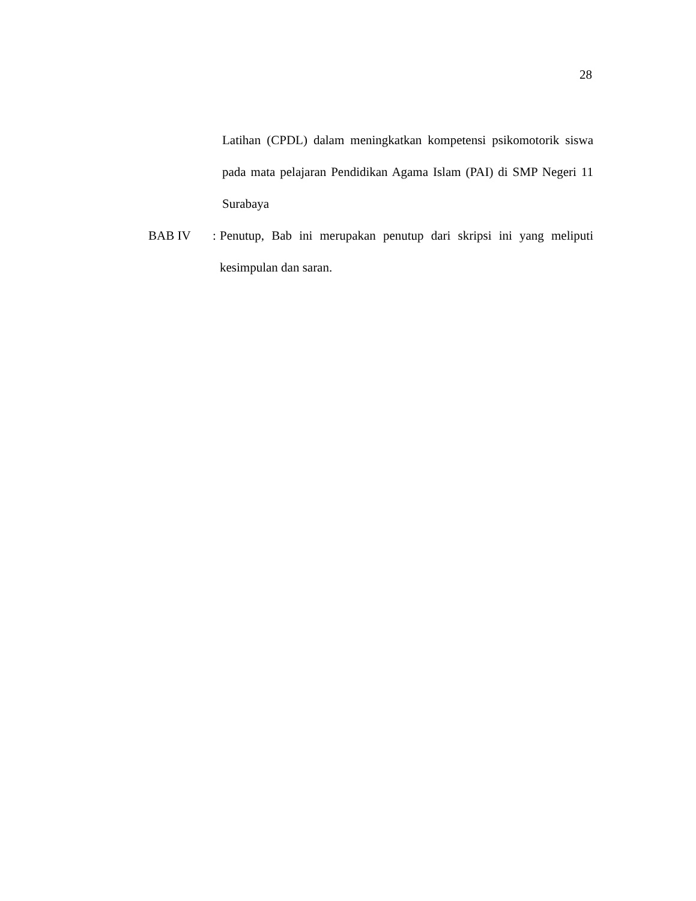28
Latihan (CPDL) dalam meningkatkan kompetensi psikomotorik siswa pada mata pelajaran Pendidikan Agama Islam (PAI) di SMP Negeri 11 Surabaya
BAB IV :
Penutup, Bab ini merupakan penutup dari skripsi ini yang meliputi kesimpulan dan saran.